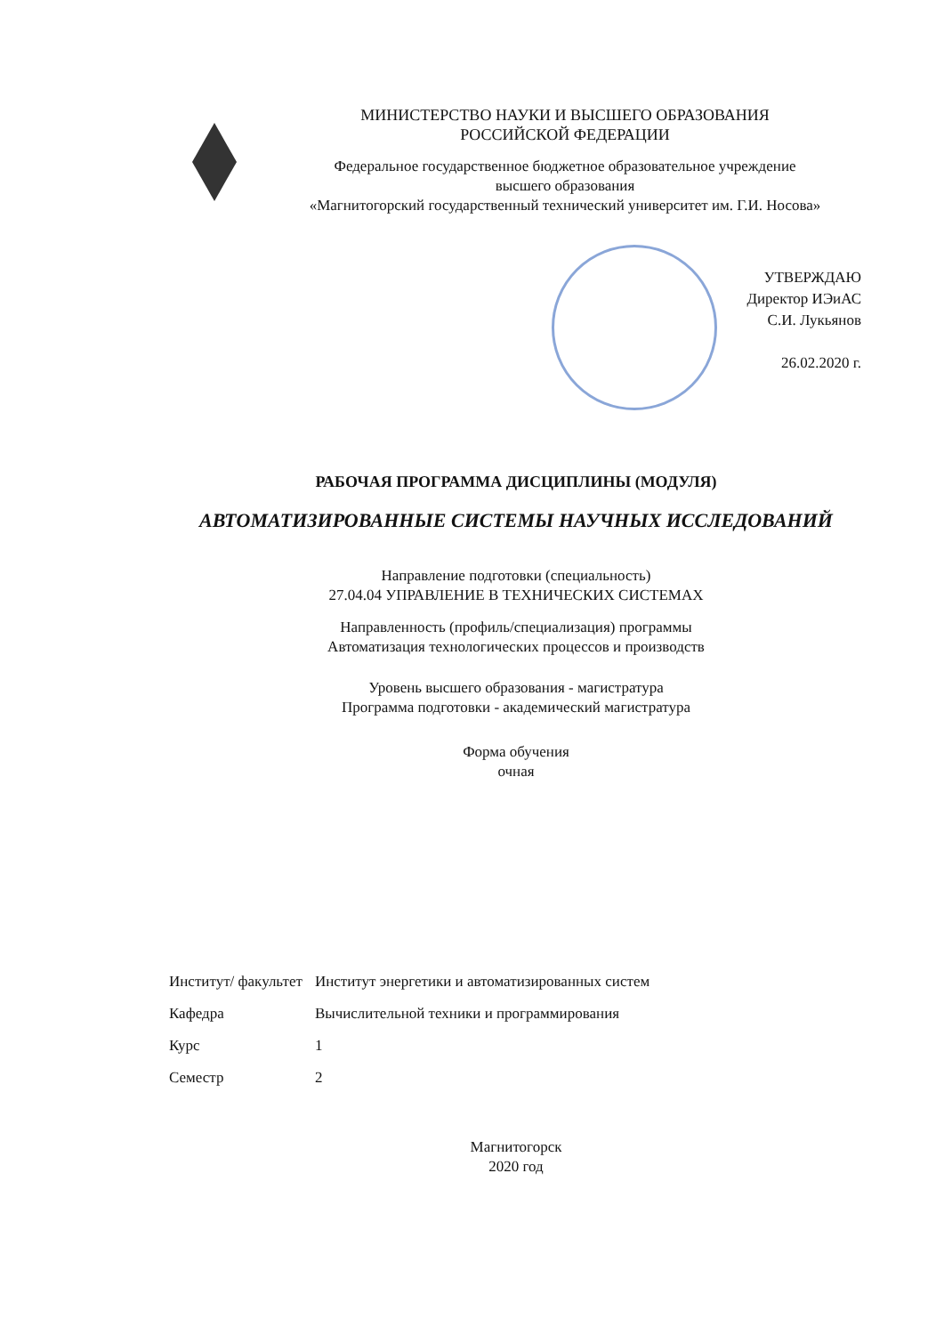МИНИСТЕРСТВО НАУКИ И ВЫСШЕГО ОБРАЗОВАНИЯ
РОССИЙСКОЙ ФЕДЕРАЦИИ
Федеральное государственное бюджетное образовательное учреждение
высшего образования
«Магнитогорский государственный технический университет им. Г.И. Носова»
УТВЕРЖДАЮ
Директор ИЭиАС
С.И. Лукьянов
26.02.2020 г.
РАБОЧАЯ ПРОГРАММА ДИСЦИПЛИНЫ (МОДУЛЯ)
АВТОМАТИЗИРОВАННЫЕ СИСТЕМЫ НАУЧНЫХ ИССЛЕДОВАНИЙ
Направление подготовки (специальность)
27.04.04 УПРАВЛЕНИЕ В ТЕХНИЧЕСКИХ СИСТЕМАХ
Направленность (профиль/специализация) программы
Автоматизация технологических процессов и производств
Уровень высшего образования - магистратура
Программа подготовки - академический магистратура
Форма обучения
очная
| Институт/ факультет | Институт энергетики и автоматизированных систем |
| Кафедра | Вычислительной техники и программирования |
| Курс | 1 |
| Семестр | 2 |
Магнитогорск
2020 год